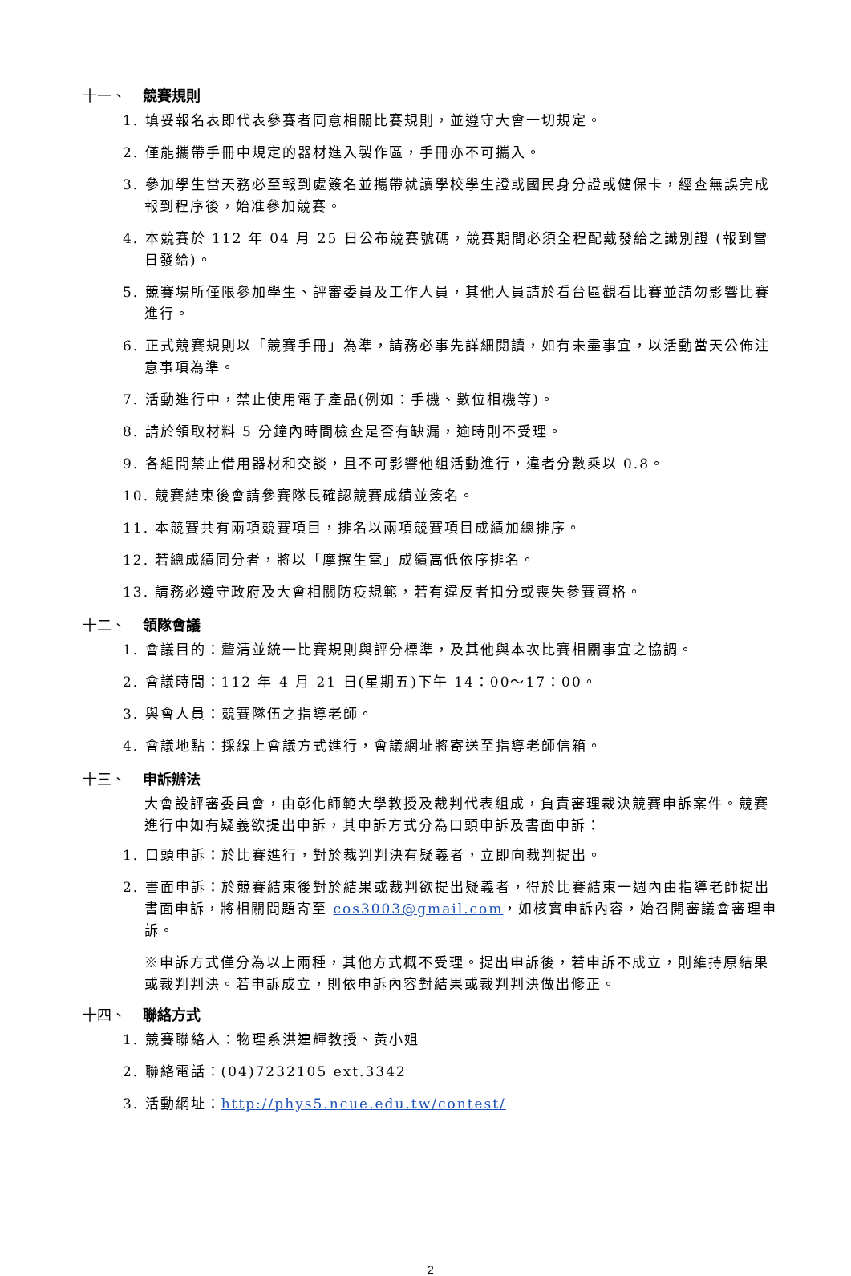十一、 競賽規則
1. 填妥報名表即代表參賽者同意相關比賽規則，並遵守大會一切規定。
2. 僅能攜帶手冊中規定的器材進入製作區，手冊亦不可攜入。
3. 參加學生當天務必至報到處簽名並攜帶就讀學校學生證或國民身分證或健保卡，經查無誤完成報到程序後，始准參加競賽。
4. 本競賽於 112 年 04 月 25 日公布競賽號碼，競賽期間必須全程配戴發給之識別證 (報到當日發給)。
5. 競賽場所僅限參加學生、評審委員及工作人員，其他人員請於看台區觀看比賽並請勿影響比賽進行。
6. 正式競賽規則以「競賽手冊」為準，請務必事先詳細閱讀，如有未盡事宜，以活動當天公佈注意事項為準。
7. 活動進行中，禁止使用電子產品(例如：手機、數位相機等)。
8. 請於領取材料 5 分鐘內時間檢查是否有缺漏，逾時則不受理。
9. 各組間禁止借用器材和交談，且不可影響他組活動進行，違者分數乘以 0.8。
10. 競賽結束後會請參賽隊長確認競賽成績並簽名。
11. 本競賽共有兩項競賽項目，排名以兩項競賽項目成績加總排序。
12. 若總成績同分者，將以「摩擦生電」成績高低依序排名。
13. 請務必遵守政府及大會相關防疫規範，若有違反者扣分或喪失參賽資格。
十二、 領隊會議
1. 會議目的：釐清並統一比賽規則與評分標準，及其他與本次比賽相關事宜之協調。
2. 會議時間：112 年 4 月 21 日(星期五)下午 14：00～17：00。
3. 與會人員：競賽隊伍之指導老師。
4. 會議地點：採線上會議方式進行，會議網址將寄送至指導老師信箱。
十三、 申訴辦法
大會設評審委員會，由彰化師範大學教授及裁判代表組成，負責審理裁決競賽申訴案件。競賽進行中如有疑義欲提出申訴，其申訴方式分為口頭申訴及書面申訴：
1. 口頭申訴：於比賽進行，對於裁判判決有疑義者，立即向裁判提出。
2. 書面申訴：於競賽結束後對於結果或裁判欲提出疑義者，得於比賽結束一週內由指導老師提出書面申訴，將相關問題寄至 cos3003@gmail.com，如核實申訴內容，始召開審議會審理申訴。
※申訴方式僅分為以上兩種，其他方式概不受理。提出申訴後，若申訴不成立，則維持原結果或裁判判決。若申訴成立，則依申訴內容對結果或裁判判決做出修正。
十四、 聯絡方式
1. 競賽聯絡人：物理系洪連輝教授、黃小姐
2. 聯絡電話：(04)7232105 ext.3342
3. 活動網址：http://phys5.ncue.edu.tw/contest/
2